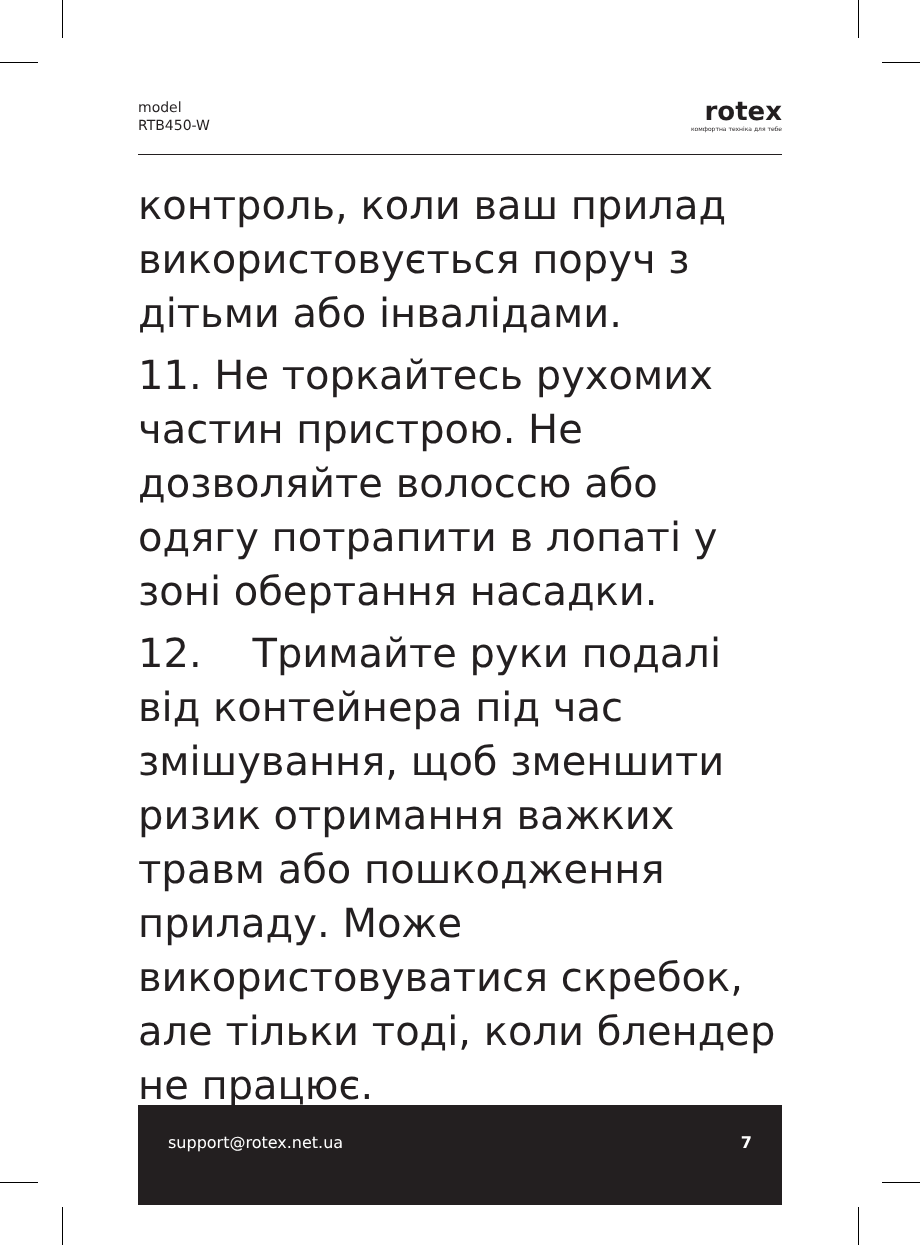model
RTB450-W
rotex
комфортна техніка для тебе
контроль, коли ваш прилад використовується поруч з дітьми або інвалідами.
11. Не торкайтесь рухомих частин пристрою. Не дозволяйте волоссю або одягу потрапити в лопаті у зоні обертання насадки.
12. Тримайте руки подалі від контейнера під час змішування, щоб зменшити ризик отримання важких травм або пошкодження приладу. Може використовуватися скребок, але тільки тоді, коли блендер не працює.
support@rotex.net.ua 7